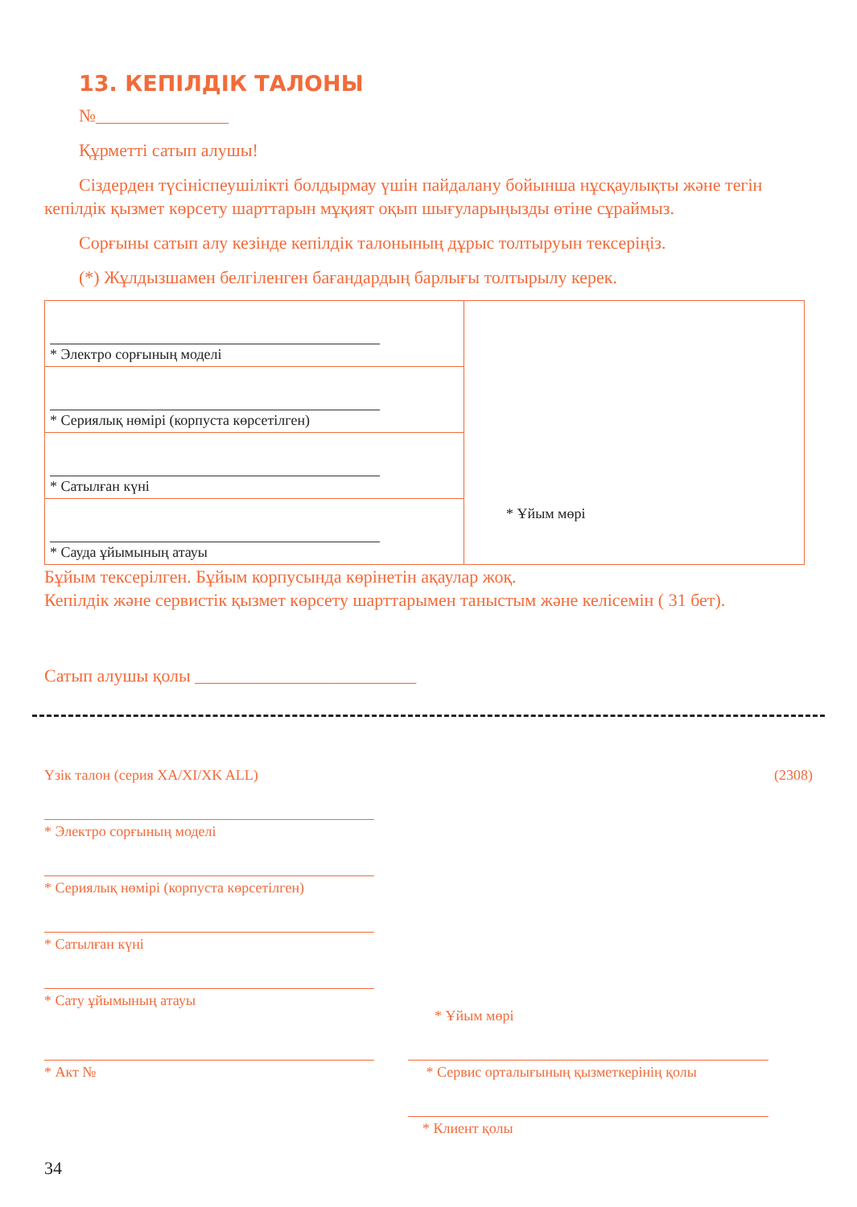13. КЕПІЛДІК ТАЛОНЫ
№_______________
Құрметті сатып алушы!
Сіздерден түсініспеушілікті болдырмау үшін пайдалану бойынша нұсқаулықты және тегін кепілдік қызмет көрсету шарттарын мұқият оқып шығуларыңызды өтіне сұраймыз.
Сорғыны сатып алу кезінде кепілдік талонының дұрыс толтыруын тексеріңіз.
(*) Жұлдызшамен белгіленген бағандардың барлығы толтырылу керек.
| * Электро сорғының моделі | * Ұйым мөрі |
| * Сериялық нөмірі (корпуста көрсетілген) | |
| * Сатылған күні | |
| * Сауда ұйымының атауы | |
Бұйым тексерілген. Бұйым корпусында көрінетін ақаулар жоқ.
Кепілдік және сервистік қызмет көрсету шарттарымен таныстым және келісемін ( 31 бет).
Сатып алушы қолы _________________________
Үзік талон (серия XA/XI/XK ALL) (2308)
* Электро сорғының моделі
* Сериялық нөмірі (корпуста көрсетілген)
* Сатылған күні
* Сату ұйымының атауы
* Ұйым мөрі
* Акт № * Сервис орталығының қызметкерінің қолы
* Клиент қолы
34